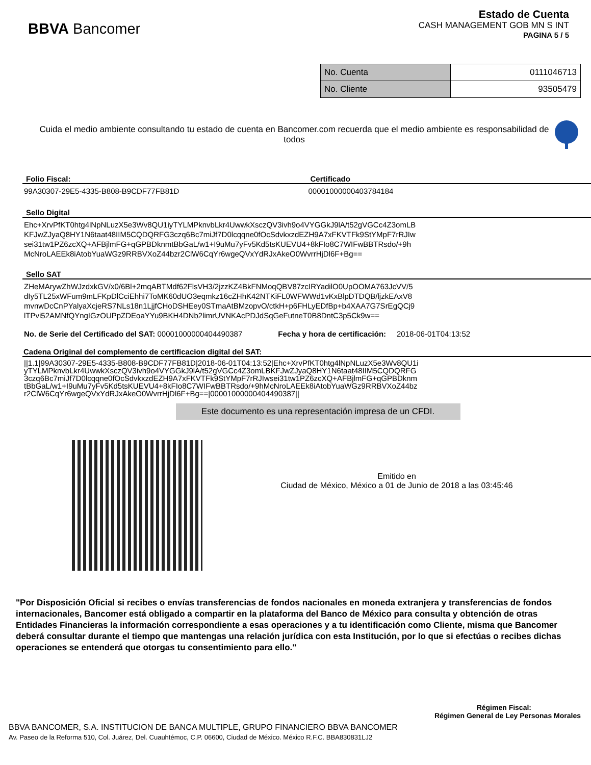BBVA Bancomer
Estado de Cuenta
CASH MANAGEMENT GOB MN S INT
PAGINA 5 / 5
| No. Cuenta | 0111046713 |
| No. Cliente | 93505479 |
Cuida el medio ambiente consultando tu estado de cuenta en Bancomer.com recuerda que el medio ambiente es responsabilidad de todos
Folio Fiscal:
99A30307-29E5-4335-B808-B9CDF77FB81D
Certificado
00001000000403784184
Sello Digital
Ehc+XrvPfKT0htg4lNpNLuzX5e3Wv8QU1iyTYLMPknvbLkr4UwwkXsczQV3ivh9o4VYGGkJ9lA/t52gVGCc4Z3omLB
KFJwZJyaQ8HY1N6taat48IIM5CQDQRFG3czq6Bc7miJf7D0lcqqne0fOcSdvkxzdEZH9A7xFKVTFk9StYMpF7rRJIw
sei31tw1PZ6zcXQ+AFBjlmFG+qGPBDknmtBbGaL/w1+I9uMu7yFv5Kd5tsKUEVU4+8kFIo8C7WIFwBBTRsdo/+9h
McNroLAEEk8iAtobYuaWGz9RRBVXoZ44bzr2ClW6CqYr6wgeQVxYdRJxAkeO0WvrrHjDl6F+Bg==
Sello SAT
ZHeMArywZhWJzdxkGV/x0/6Bl+2mqABTMdf62FlsVH3/2jzzKZ4BkFNMoqQBV87zcIRYadilO0UpOOMA763JcVV/5
dIy5TL25xWFum9mLFKpDlCciEhhi7ToMK60dUO3eqmkz16cZHhK42NTKiFL0WFWWd1vKxBlpDTDQB/ljzkEAxV8
mvnwDcCnPYalyaXcjeRS7NLs18n1LjjfCHoDSHEey0STmaAtBMzopvO/ctkH+p6FHLyEDfBp+b4XAA7G7SrEgQCj9
lTPvi52AMNfQYngIGzOUPpZDEoaYYu9BKH4DNb2limrUVNKAcPDJdSqGeFutneT0B8DntC3p5Ck9w==
No. de Serie del Certificado del SAT: 00001000000404490387 Fecha y hora de certificación: 2018-06-01T04:13:52
Cadena Original del complemento de certificacion digital del SAT:
||1.1|99A30307-29E5-4335-B808-B9CDF77FB81D|2018-06-01T04:13:52|Ehc+XrvPfKT0htg4lNpNLuzX5e3Wv8QU1i
yTYLMPknvbLkr4UwwkXsczQV3ivh9o4VYGGkJ9lA/t52gVGCc4Z3omLBKFJwZJyaQ8HY1N6taat48IIM5CQDQRFG
3czq6Bc7miJf7D0lcqqne0fOcSdvkxzdEZH9A7xFKVTFk9StYMpF7rRJIwsei31tw1PZ6zcXQ+AFBjlmFG+qGPBDknm
tBbGaL/w1+I9uMu7yFv5Kd5tsKUEVU4+8kFIo8C7WIFwBBTRsdo/+9hMcNroLAEEk8iAtobYuaWGz9RRBVXoZ44bz
r2ClW6CqYr6wgeQVxYdRJxAkeO0WvrrHjDl6F+Bg==|00001000000404490387||
Este documento es una representación impresa de un CFDI.
Emitido en
Ciudad de México, México a 01 de Junio de 2018 a las 03:45:46
"Por Disposición Oficial si recibes o envías transferencias de fondos nacionales en moneda extranjera y transferencias de fondos internacionales, Bancomer está obligado a compartir en la plataforma del Banco de México para consulta y obtención de otras Entidades Financieras la información correspondiente a esas operaciones y a tu identificación como Cliente, misma que Bancomer deberá consultar durante el tiempo que mantengas una relación jurídica con esta Institución, por lo que si efectúas o recibes dichas operaciones se entenderá que otorgas tu consentimiento para ello."
Régimen Fiscal:
Régimen General de Ley Personas Morales
BBVA BANCOMER, S.A. INSTITUCION DE BANCA MULTIPLE, GRUPO FINANCIERO BBVA BANCOMER
Av. Paseo de la Reforma 510, Col. Juárez, Del. Cuauhtémoc, C.P. 06600, Ciudad de México. México R.F.C. BBA830831LJ2